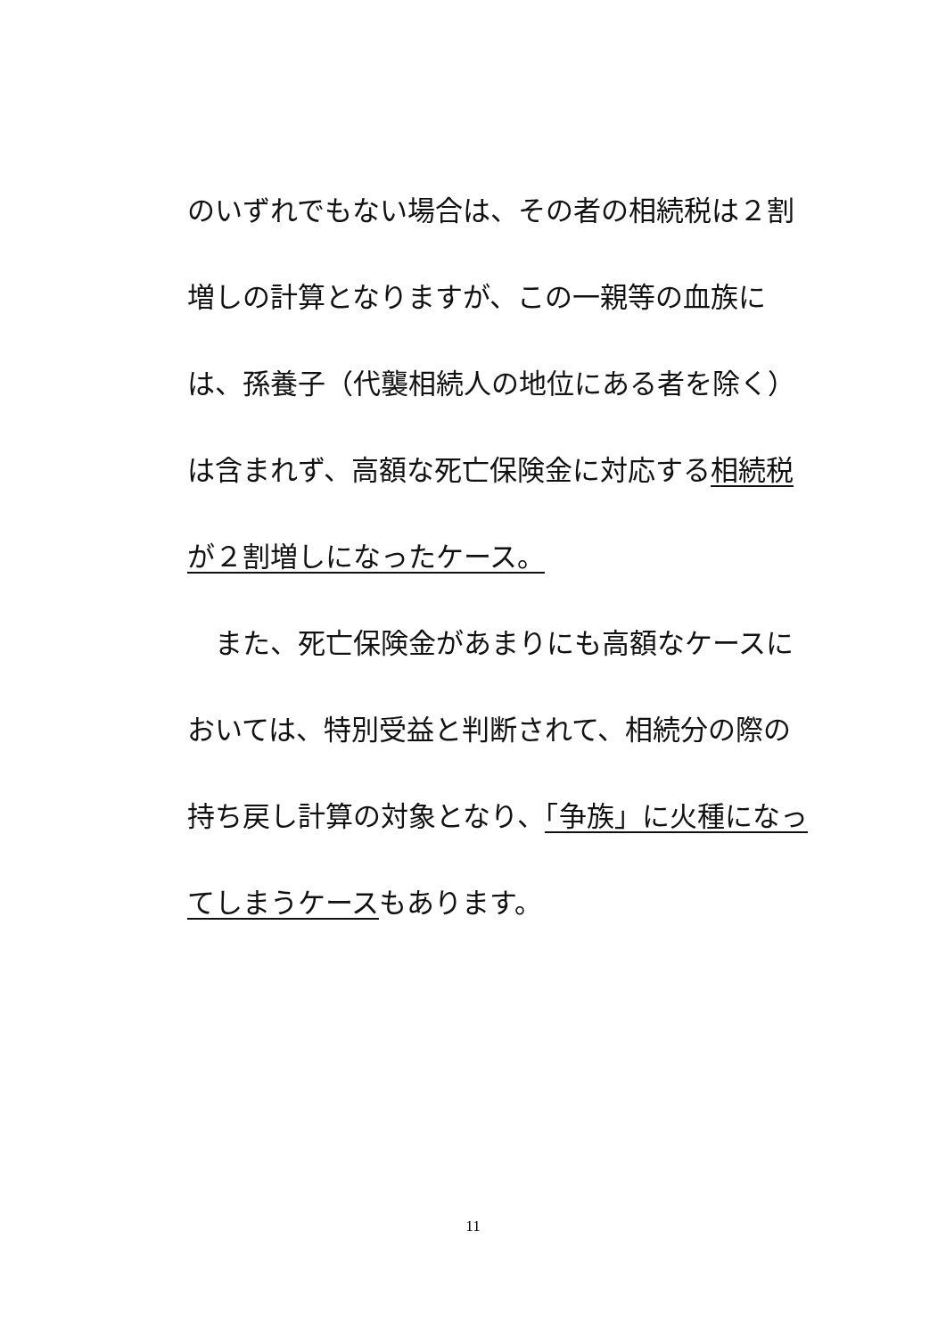のいずれでもない場合は、その者の相続税は２割増しの計算となりますが、この一親等の血族には、孫養子（代襲相続人の地位にある者を除く）は含まれず、高額な死亡保険金に対応する相続税が２割増しになったケース。
　また、死亡保険金があまりにも高額なケースにおいては、特別受益と判断されて、相続分の際の持ち戻し計算の対象となり、「争族」に火種になってしまうケースもあります。
11